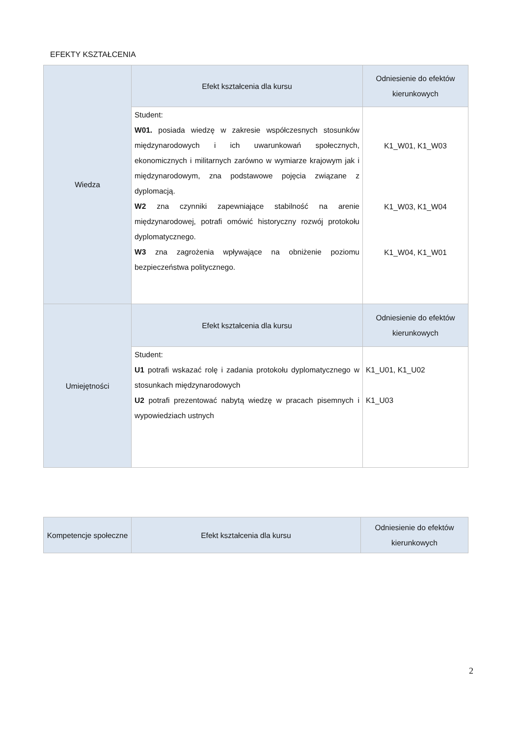EFEKTY KSZTAŁCENIA
| Wiedza | Efekt kształcenia dla kursu | Odniesienie do efektów kierunkowych |
| --- | --- | --- |
| | Student: W01. posiada wiedzę w zakresie współczesnych stosunków międzynarodowych i ich uwarunkowań społecznych, ekonomicznych i militarnych zarówno w wymiarze krajowym jak i międzynarodowym, zna podstawowe pojęcia związane z dyplomacją. W2 zna czynniki zapewniające stabilność na arenie międzynarodowej, potrafi omówić historyczny rozwój protokołu dyplomatycznego. W3 zna zagrożenia wpływające na obniżenie poziomu bezpieczeństwa politycznego. | K1_W01, K1_W03 K1_W03, K1_W04 K1_W04, K1_W01 |
| Umiejętności | Efekt kształcenia dla kursu | Odniesienie do efektów kierunkowych |
| | Student: U1 potrafi wskazać rolę i zadania protokołu dyplomatycznego w stosunkach międzynarodowych U2 potrafi prezentować nabytą wiedzę w pracach pisemnych i wypowiedziach ustnych | K1_U01, K1_U02 K1_U03 |
| Kompetencje społeczne | Efekt kształcenia dla kursu | Odniesienie do efektów kierunkowych |
| --- | --- | --- |
2